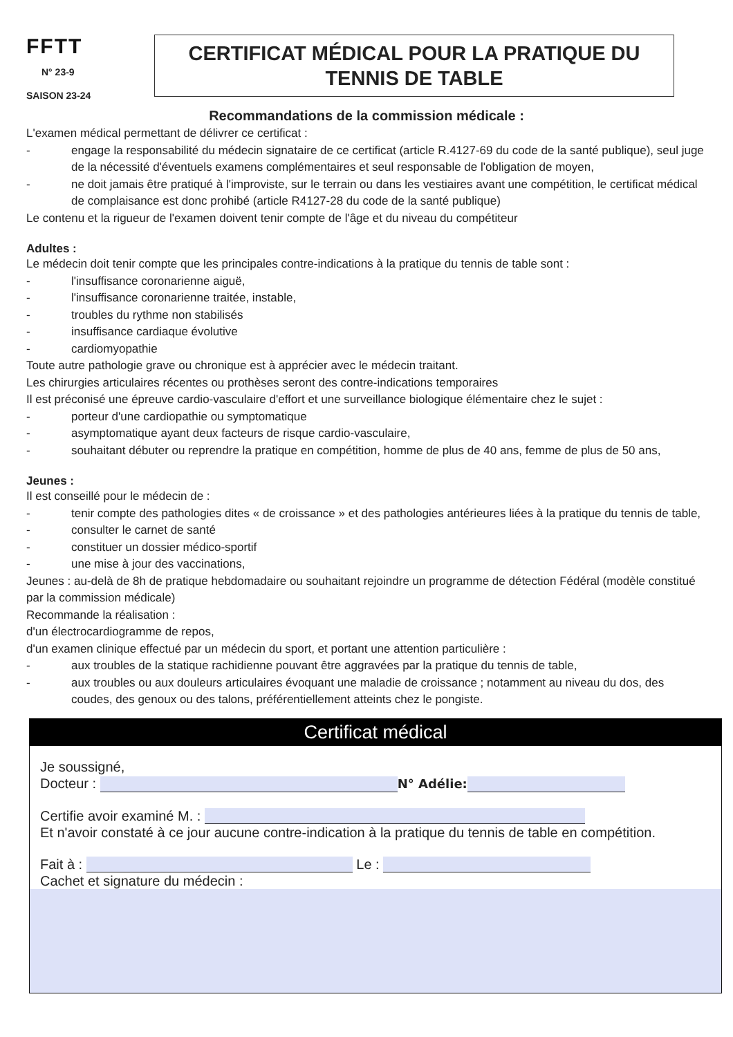FFTT
N° 23-9
SAISON 23-24
CERTIFICAT MÉDICAL POUR LA PRATIQUE DU
TENNIS DE TABLE
Recommandations de la commission médicale :
L'examen médical permettant de délivrer ce certificat :
- engage la responsabilité du médecin signataire de ce certificat (article R.4127-69 du code de la santé publique), seul juge de la nécessité d'éventuels examens complémentaires et seul responsable de l'obligation de moyen,
- ne doit jamais être pratiqué à l'improviste, sur le terrain ou dans les vestiaires avant une compétition, le certificat médical de complaisance est donc prohibé (article R4127-28 du code de la santé publique)
Le contenu et la rigueur de l'examen doivent tenir compte de l'âge et du niveau du compétiteur
Adultes :
Le médecin doit tenir compte que les principales contre-indications à la pratique du tennis de table sont :
- l'insuffisance coronarienne aiguë,
- l'insuffisance coronarienne traitée, instable,
- troubles du rythme non stabilisés
- insuffisance cardiaque évolutive
- cardiomyopathie
Toute autre pathologie grave ou chronique est à apprécier avec le médecin traitant.
Les chirurgies articulaires récentes ou prothèses seront des contre-indications temporaires
Il est préconisé une épreuve cardio-vasculaire d'effort et une surveillance biologique élémentaire chez le sujet :
- porteur d'une cardiopathie ou symptomatique
- asymptomatique ayant deux facteurs de risque cardio-vasculaire,
- souhaitant débuter ou reprendre la pratique en compétition, homme de plus de 40 ans, femme de plus de 50 ans,
Jeunes :
Il est conseillé pour le médecin de :
- tenir compte des pathologies dites « de croissance » et des pathologies antérieures liées à la pratique du tennis de table,
- consulter le carnet de santé
- constituer un dossier médico-sportif
- une mise à jour des vaccinations,
Jeunes : au-delà de 8h de pratique hebdomadaire ou souhaitant rejoindre un programme de détection Fédéral (modèle constitué par la commission médicale)
Recommande la réalisation :
d'un électrocardiogramme de repos,
d'un examen clinique effectué par un médecin du sport, et portant une attention particulière :
- aux troubles de la statique rachidienne pouvant être aggravées par la pratique du tennis de table,
- aux troubles ou aux douleurs articulaires évoquant une maladie de croissance ; notamment au niveau du dos, des coudes, des genoux ou des talons, préférentiellement atteints chez le pongiste.
Certificat médical
Je soussigné,
Docteur : N° Adélie:
Certifie avoir examiné M. :
Et n'avoir constaté à ce jour aucune contre-indication à la pratique du tennis de table en compétition.
Fait à : Le :
Cachet et signature du médecin :